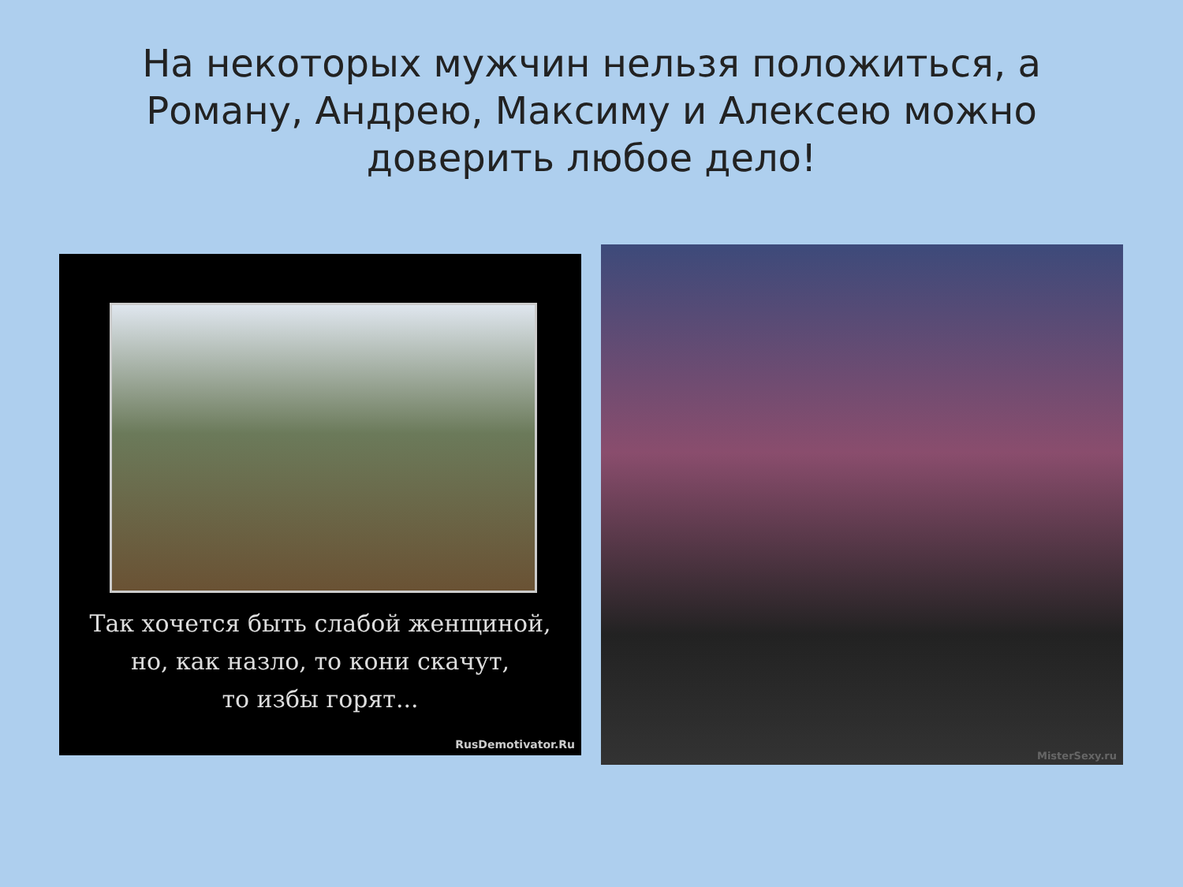На некоторых мужчин нельзя положиться, а Роману, Андрею, Максиму и Алексею можно доверить любое дело!
Так хочется быть слабой женщиной,
но, как назло, то кони скачут,
то избы горят...
RusDemotivator.Ru
MisterSexy.ru